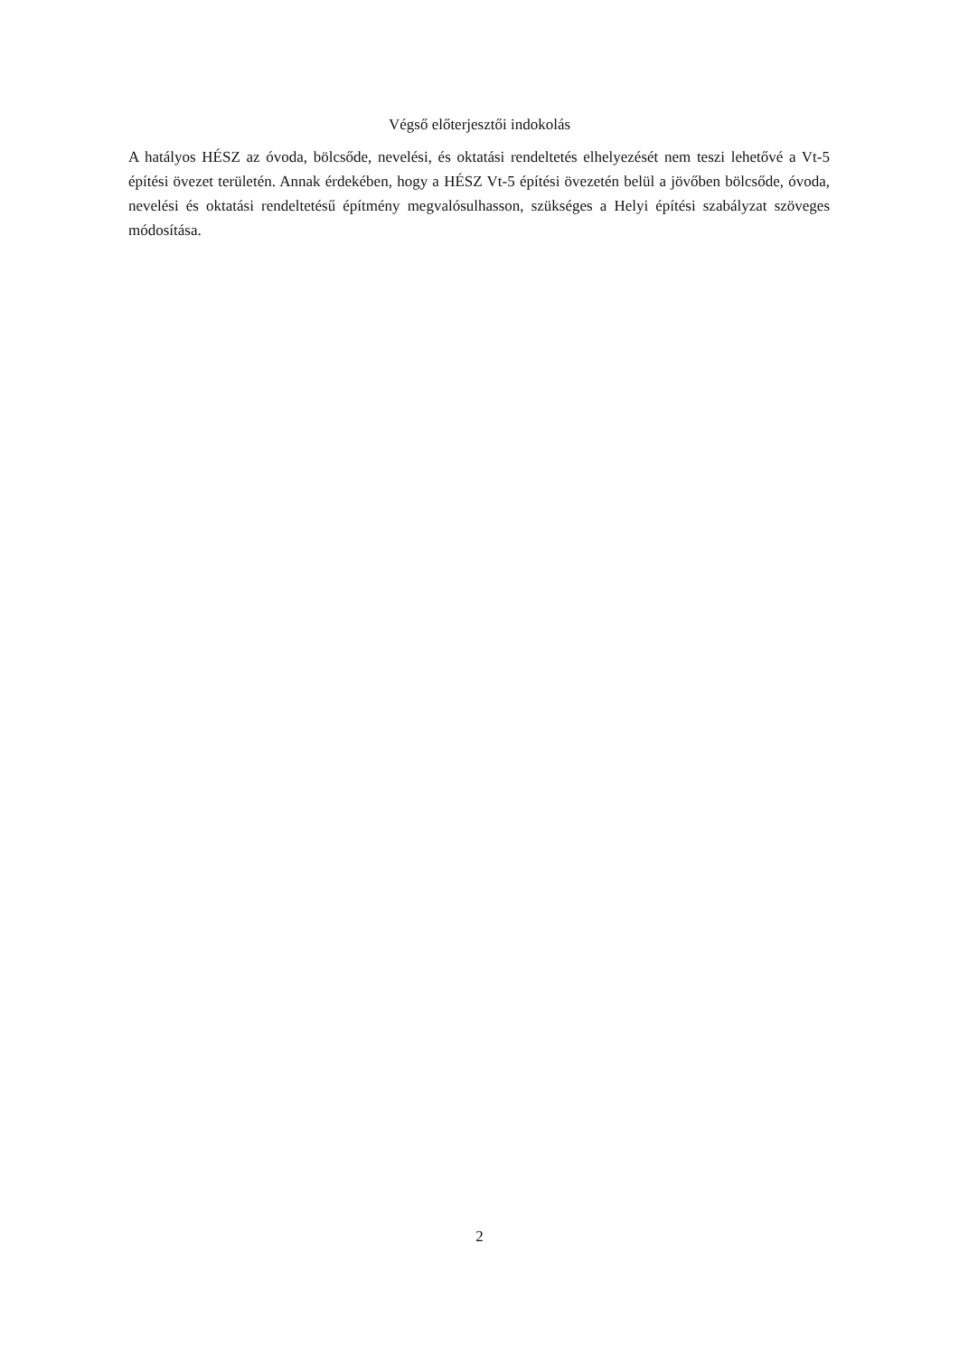Végső előterjesztői indokolás
A hatályos HÉSZ az óvoda, bölcsőde, nevelési, és oktatási rendeltetés elhelyezését nem teszi lehetővé a Vt-5 építési övezet területén. Annak érdekében, hogy a HÉSZ Vt-5 építési övezetén belül a jövőben bölcsőde, óvoda, nevelési és oktatási rendeltetésű építmény megvalósulhasson, szükséges a Helyi építési szabályzat szöveges módosítása.
2